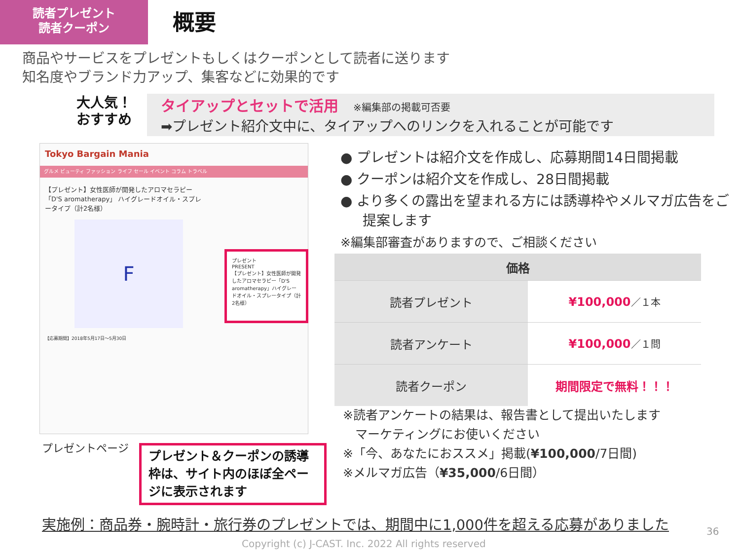読者プレゼント
読者クーポン
概要
商品やサービスをプレゼントもしくはクーポンとして読者に送ります
知名度やブランド力アップ、集客などに効果的です
大人気！
おすすめ
タイアップとセットで活用 ※編集部の掲載可否要
➡プレゼント紹介文中に、タイアップへのリンクを入れることが可能です
Tokyo Bargain Mania
グルメ ビューティ ファッション ライフ セール イベント コラム トラベル
【プレゼント】女性医師が開発したアロマセラピー「D'S aromatherapy」 ハイグレードオイル・スプレータイプ（計2名様）
F
【応募期間】2018年5月17日～5月30日
プレゼント
PRESENT
【プレゼント】女性医師が開発したアロマセラピー「D'S aromatherapy」ハイグレードオイル・スプレータイプ（計2名様）
プレゼントページ
プレゼント＆クーポンの誘導枠は、サイト内のほぼ全ページに表示されます
● プレゼントは紹介文を作成し、応募期間14日間掲載
● クーポンは紹介文を作成し、28日間掲載
● より多くの露出を望まれる方には誘導枠やメルマガ広告をご提案します
※編集部審査がありますので、ご相談ください
| 価格 | |
| --- | --- |
| 読者プレゼント | ¥100,000 ／１本 |
| 読者アンケート | ¥100,000 ／１問 |
| 読者クーポン | 期間限定で無料！！！ |
※読者アンケートの結果は、報告書として提出いたします
　マーケティングにお使いください
※「今、あなたにおススメ」掲載(¥100,000/7日間)
※メルマガ広告（¥35,000/6日間）
実施例：商品券・腕時計・旅行券のプレゼントでは、期間中に1,000件を超える応募がありました
36
Copyright (c) J-CAST. Inc. 2022 All rights reserved